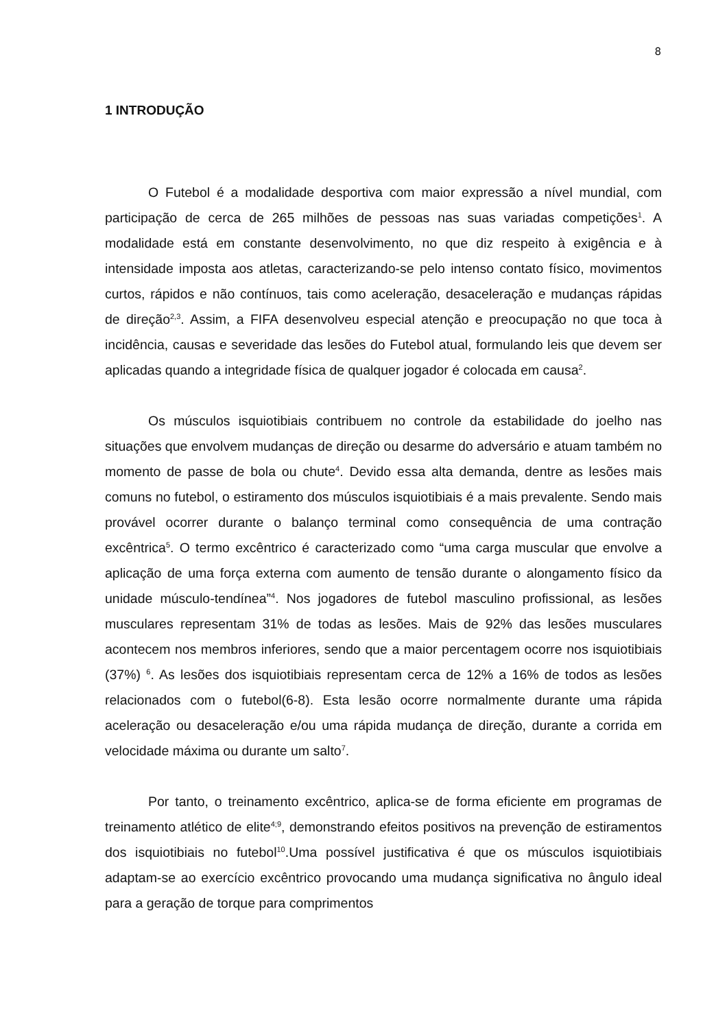8
1 INTRODUÇÃO
O Futebol é a modalidade desportiva com maior expressão a nível mundial, com participação de cerca de 265 milhões de pessoas nas suas variadas competições<sup>1</sup>. A modalidade está em constante desenvolvimento, no que diz respeito à exigência e à intensidade imposta aos atletas, caracterizando-se pelo intenso contato físico, movimentos curtos, rápidos e não contínuos, tais como aceleração, desaceleração e mudanças rápidas de direção<sup>2,3</sup>. Assim, a FIFA desenvolveu especial atenção e preocupação no que toca à incidência, causas e severidade das lesões do Futebol atual, formulando leis que devem ser aplicadas quando a integridade física de qualquer jogador é colocada em causa<sup>2</sup>.
Os músculos isquiotibiais contribuem no controle da estabilidade do joelho nas situações que envolvem mudanças de direção ou desarme do adversário e atuam também no momento de passe de bola ou chute<sup>4</sup>. Devido essa alta demanda, dentre as lesões mais comuns no futebol, o estiramento dos músculos isquiotibiais é a mais prevalente. Sendo mais provável ocorrer durante o balanço terminal como consequência de uma contração excêntrica<sup>5</sup>. O termo excêntrico é caracterizado como “uma carga muscular que envolve a aplicação de uma força externa com aumento de tensão durante o alongamento físico da unidade músculo-tendínea”<sup>4</sup>. Nos jogadores de futebol masculino profissional, as lesões musculares representam 31% de todas as lesões. Mais de 92% das lesões musculares acontecem nos membros inferiores, sendo que a maior percentagem ocorre nos isquiotibiais (37%) <sup>6</sup>. As lesões dos isquiotibiais representam cerca de 12% a 16% de todos as lesões relacionados com o futebol(6-8). Esta lesão ocorre normalmente durante uma rápida aceleração ou desaceleração e/ou uma rápida mudança de direção, durante a corrida em velocidade máxima ou durante um salto<sup>7</sup>.
Por tanto, o treinamento excêntrico, aplica-se de forma eficiente em programas de treinamento atlético de elite<sup>4;9</sup>, demonstrando efeitos positivos na prevenção de estiramentos dos isquiotibiais no futebol<sup>10</sup>.Uma possível justificativa é que os músculos isquiotibiais adaptam-se ao exercício excêntrico provocando uma mudança significativa no ângulo ideal para a geração de torque para comprimentos